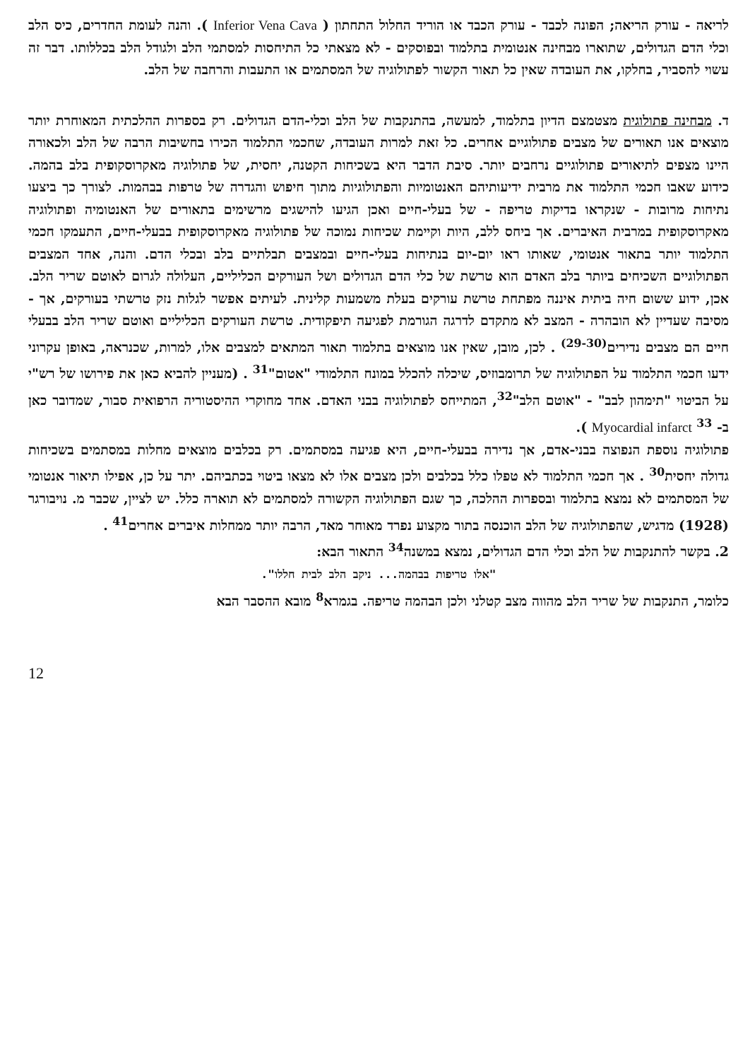לריאה - עורק הריאה; הפונה לכבד - עורק הכבד או הוריד החלול התחתון ( Inferior Vena Cava ). והנה לעומת החדרים, כיס הלב וכלי הדם הגדולים, שתוארו מבחינה אנטומית בתלמוד ובפוסקים - לא מצאתי כל התיחסות למסתמי הלב ולגודל הלב בכללותו. דבר זה עשוי להסביר, בחלקו, את העובדה שאין כל תאור הקשור לפתולוגיה של המסתמים או התעבות והרחבה של הלב.
ד. מבחינה פתולוגית מצטמצם הדיון בתלמוד, למעשה, בהתנקבות של הלב וכלי-הדם הגדולים. רק בספרות ההלכתית המאוחרת יותר מוצאים אנו תאורים של מצבים פתולוגיים אחרים. כל זאת למרות העובדה, שחכמי התלמוד הכירו בחשיבות הרבה של הלב ולכאורה היינו מצפים לתיאורים פתולוגיים נרחבים יותר. סיבת הדבר היא בשכיחות הקטנה, יחסית, של פתולוגיה מאקרוסקופית בלב בהמה. כידוע שאבו חכמי התלמוד את מרבית ידיעותיהם האנטומיות והפתולוגיות מתוך חיפוש והגדרה של טרפות בבהמות. לצורך כך ביצעו נתיחות מרובות - שנקראו בדיקות טריפה - של בעלי-חיים ואכן הגיעו להישגים מרשימים בתאורים של האנטומיה ופתולוגיה מאקרוסקופית במרבית האיברים. אך ביחס ללב, היות וקיימת שכיחות נמוכה של פתולוגיה מאקרוסקופית בבעלי-חיים, התעמקו חכמי התלמוד יותר בתאור אנטומי, שאותו ראו יום-יום בנתיחות בעלי-חיים ובמצבים תבלתיים בלב ובכלי הדם. והנה, אחד המצבים הפתולוגיים השכיחים ביותר בלב האדם הוא טרשת של כלי הדם הגדולים ושל העורקים הכליליים, העלולה לגרום לאוטם שריר הלב. אכן, ידוע ששום חיה ביתית איננה מפתחת טרשת עורקים בעלת משמעות קלינית. לעיתים אפשר לגלות נזק טרשתי בעורקים, אך - מסיבה שעדיין לא הובהרה - המצב לא מתקדם לדרגה הגורמת לפגיעה תיפקודית. טרשת העורקים הכליליים ואוטם שריר הלב בבעלי חיים הם מצבים נדירים<sup>(29-30)</sup> . לכן, מובן, שאין אנו מוצאים בתלמוד תאור המתאים למצבים אלו, למרות, שכנראה, באופן עקרוני ידעו חכמי התלמוד על הפתולוגיה של תרומבוזיס, שיכלה להכלל במונח התלמודי "אטום"<sup>31</sup> . (מעניין להביא כאן את פירושו של רש"י על הביטוי "תימהון לבב" - "אוטם הלב"<sup>32</sup>, המתייחס לפתולוגיה בבני האדם. אחד מחוקרי ההיסטוריה הרפואית סבור, שמדובר כאן ב- Myocardial infarct <sup>33</sup> ).
פתולוגיה נוספת הנפוצה בבני-אדם, אך נדירה בבעלי-חיים, היא פגיעה במסתמים. רק בכלבים מוצאים מחלות במסתמים בשכיחות גדולה יחסית<sup>30</sup> . אך חכמי התלמוד לא טפלו כלל בכלבים ולכן מצבים אלו לא מצאו ביטוי בכתביהם. יתר על כן, אפילו תיאור אנטומי של המסתמים לא נמצא בתלמוד ובספרות ההלכה, כך שגם הפתולוגיה הקשורה למסתמים לא תוארה כלל. יש לציין, שכבר מ. נויבורגר (1928) מדגיש, שהפתולוגיה של הלב הוכנסה בתור מקצוע נפרד מאוחר מאד, הרבה יותר ממחלות איברים אחרים<sup>41</sup> .
2. בקשר להתנקבות של הלב וכלי הדם הגדולים, נמצא במשנה<sup>34</sup> התאור הבא:
"אלו טריפות בבהמה... ניקב הלב לבית חללו".
כלומר, התנקבות של שריר הלב מהווה מצב קטלני ולכן הבהמה טריפה. בגמרא<sup>8</sup> מובא ההסבר הבא
12